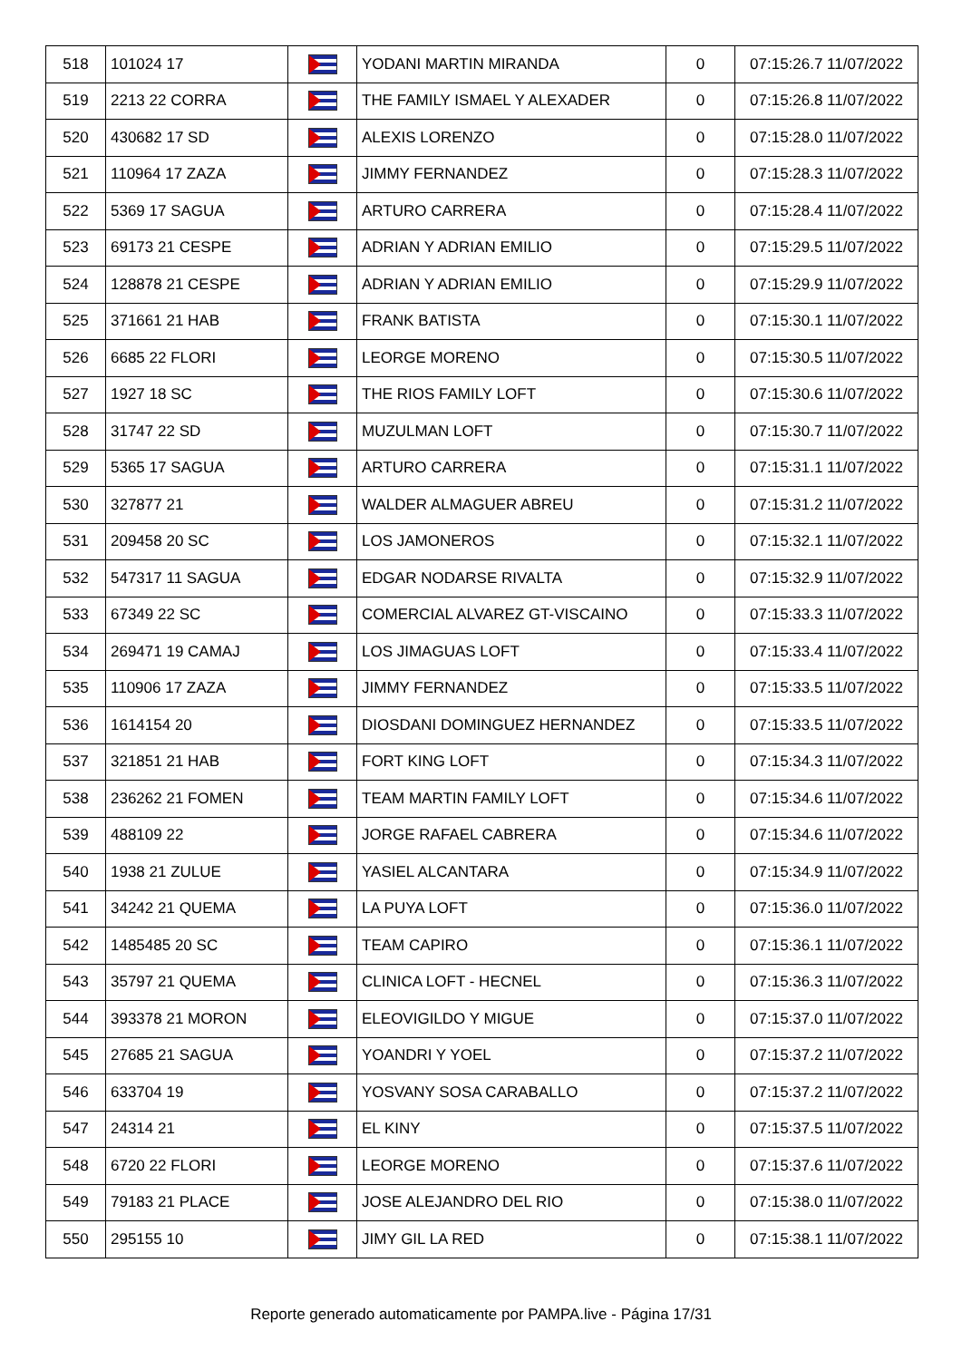| 518 | 101024 17 | | YODANI MARTIN MIRANDA | 0 | 07:15:26.7 11/07/2022 |
| 519 | 2213 22 CORRA | | THE FAMILY ISMAEL Y ALEXADER | 0 | 07:15:26.8 11/07/2022 |
| 520 | 430682 17 SD | | ALEXIS LORENZO | 0 | 07:15:28.0 11/07/2022 |
| 521 | 110964 17 ZAZA | | JIMMY FERNANDEZ | 0 | 07:15:28.3 11/07/2022 |
| 522 | 5369 17 SAGUA | | ARTURO CARRERA | 0 | 07:15:28.4 11/07/2022 |
| 523 | 69173 21 CESPE | | ADRIAN Y ADRIAN EMILIO | 0 | 07:15:29.5 11/07/2022 |
| 524 | 128878 21 CESPE | | ADRIAN Y ADRIAN EMILIO | 0 | 07:15:29.9 11/07/2022 |
| 525 | 371661 21 HAB | | FRANK BATISTA | 0 | 07:15:30.1 11/07/2022 |
| 526 | 6685 22 FLORI | | LEORGE MORENO | 0 | 07:15:30.5 11/07/2022 |
| 527 | 1927 18 SC | | THE RIOS FAMILY LOFT | 0 | 07:15:30.6 11/07/2022 |
| 528 | 31747 22 SD | | MUZULMAN LOFT | 0 | 07:15:30.7 11/07/2022 |
| 529 | 5365 17 SAGUA | | ARTURO CARRERA | 0 | 07:15:31.1 11/07/2022 |
| 530 | 327877 21 | | WALDER ALMAGUER ABREU | 0 | 07:15:31.2 11/07/2022 |
| 531 | 209458 20 SC | | LOS JAMONEROS | 0 | 07:15:32.1 11/07/2022 |
| 532 | 547317 11 SAGUA | | EDGAR NODARSE RIVALTA | 0 | 07:15:32.9 11/07/2022 |
| 533 | 67349 22 SC | | COMERCIAL ALVAREZ GT-VISCAINO | 0 | 07:15:33.3 11/07/2022 |
| 534 | 269471 19 CAMAJ | | LOS JIMAGUAS LOFT | 0 | 07:15:33.4 11/07/2022 |
| 535 | 110906 17 ZAZA | | JIMMY FERNANDEZ | 0 | 07:15:33.5 11/07/2022 |
| 536 | 1614154 20 | | DIOSDANI DOMINGUEZ HERNANDEZ | 0 | 07:15:33.5 11/07/2022 |
| 537 | 321851 21 HAB | | FORT KING LOFT | 0 | 07:15:34.3 11/07/2022 |
| 538 | 236262 21 FOMEN | | TEAM MARTIN FAMILY LOFT | 0 | 07:15:34.6 11/07/2022 |
| 539 | 488109 22 | | JORGE RAFAEL CABRERA | 0 | 07:15:34.6 11/07/2022 |
| 540 | 1938 21 ZULUE | | YASIEL ALCANTARA | 0 | 07:15:34.9 11/07/2022 |
| 541 | 34242 21 QUEMA | | LA PUYA LOFT | 0 | 07:15:36.0 11/07/2022 |
| 542 | 1485485 20 SC | | TEAM CAPIRO | 0 | 07:15:36.1 11/07/2022 |
| 543 | 35797 21 QUEMA | | CLINICA LOFT - HECNEL | 0 | 07:15:36.3 11/07/2022 |
| 544 | 393378 21 MORON | | ELEOVIGILDO Y MIGUE | 0 | 07:15:37.0 11/07/2022 |
| 545 | 27685 21 SAGUA | | YOANDRI Y YOEL | 0 | 07:15:37.2 11/07/2022 |
| 546 | 633704 19 | | YOSVANY SOSA CARABALLO | 0 | 07:15:37.2 11/07/2022 |
| 547 | 24314 21 | | EL KINY | 0 | 07:15:37.5 11/07/2022 |
| 548 | 6720 22 FLORI | | LEORGE MORENO | 0 | 07:15:37.6 11/07/2022 |
| 549 | 79183 21 PLACE | | JOSE ALEJANDRO DEL RIO | 0 | 07:15:38.0 11/07/2022 |
| 550 | 295155 10 | | JIMY GIL LA RED | 0 | 07:15:38.1 11/07/2022 |
Reporte generado automaticamente por PAMPA.live - Página 17/31